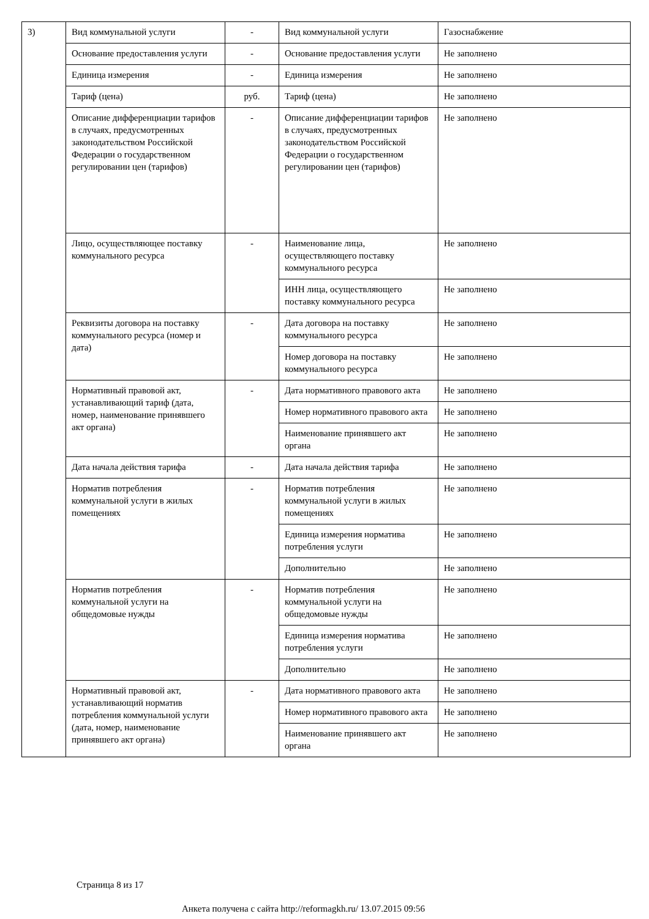| 3) | Вид коммунальной услуги | - | Вид коммунальной услуги | Газоснабжение |
| | Основание предоставления услуги | - | Основание предоставления услуги | Не заполнено |
| | Единица измерения | - | Единица измерения | Не заполнено |
| | Тариф (цена) | руб. | Тариф (цена) | Не заполнено |
| | Описание дифференциации тарифов в случаях, предусмотренных законодательством Российской Федерации о государственном регулировании цен (тарифов) | - | Описание дифференциации тарифов в случаях, предусмотренных законодательством Российской Федерации о государственном регулировании цен (тарифов) | Не заполнено |
| | Лицо, осуществляющее поставку коммунального ресурса | - | Наименование лица, осуществляющего поставку коммунального ресурса | Не заполнено |
| | | | ИНН лица, осуществляющего поставку коммунального ресурса | Не заполнено |
| | Реквизиты договора на поставку коммунального ресурса (номер и дата) | - | Дата договора на поставку коммунального ресурса | Не заполнено |
| | | | Номер договора на поставку коммунального ресурса | Не заполнено |
| | Нормативный правовой акт, устанавливающий тариф (дата, номер, наименование принявшего акт органа) | - | Дата нормативного правового акта | Не заполнено |
| | | | Номер нормативного правового акта | Не заполнено |
| | | | Наименование принявшего акт органа | Не заполнено |
| | Дата начала действия тарифа | - | Дата начала действия тарифа | Не заполнено |
| | Норматив потребления коммунальной услуги в жилых помещениях | - | Норматив потребления коммунальной услуги в жилых помещениях | Не заполнено |
| | | | Единица измерения норматива потребления услуги | Не заполнено |
| | | | Дополнительно | Не заполнено |
| | Норматив потребления коммунальной услуги на общедомовые нужды | - | Норматив потребления коммунальной услуги на общедомовые нужды | Не заполнено |
| | | | Единица измерения норматива потребления услуги | Не заполнено |
| | | | Дополнительно | Не заполнено |
| | Нормативный правовой акт, устанавливающий норматив потребления коммунальной услуги (дата, номер, наименование принявшего акт органа) | - | Дата нормативного правового акта | Не заполнено |
| | | | Номер нормативного правового акта | Не заполнено |
| | | | Наименование принявшего акт органа | Не заполнено |
Страница 8 из 17
Анкета получена с сайта http://reformagkh.ru/ 13.07.2015 09:56